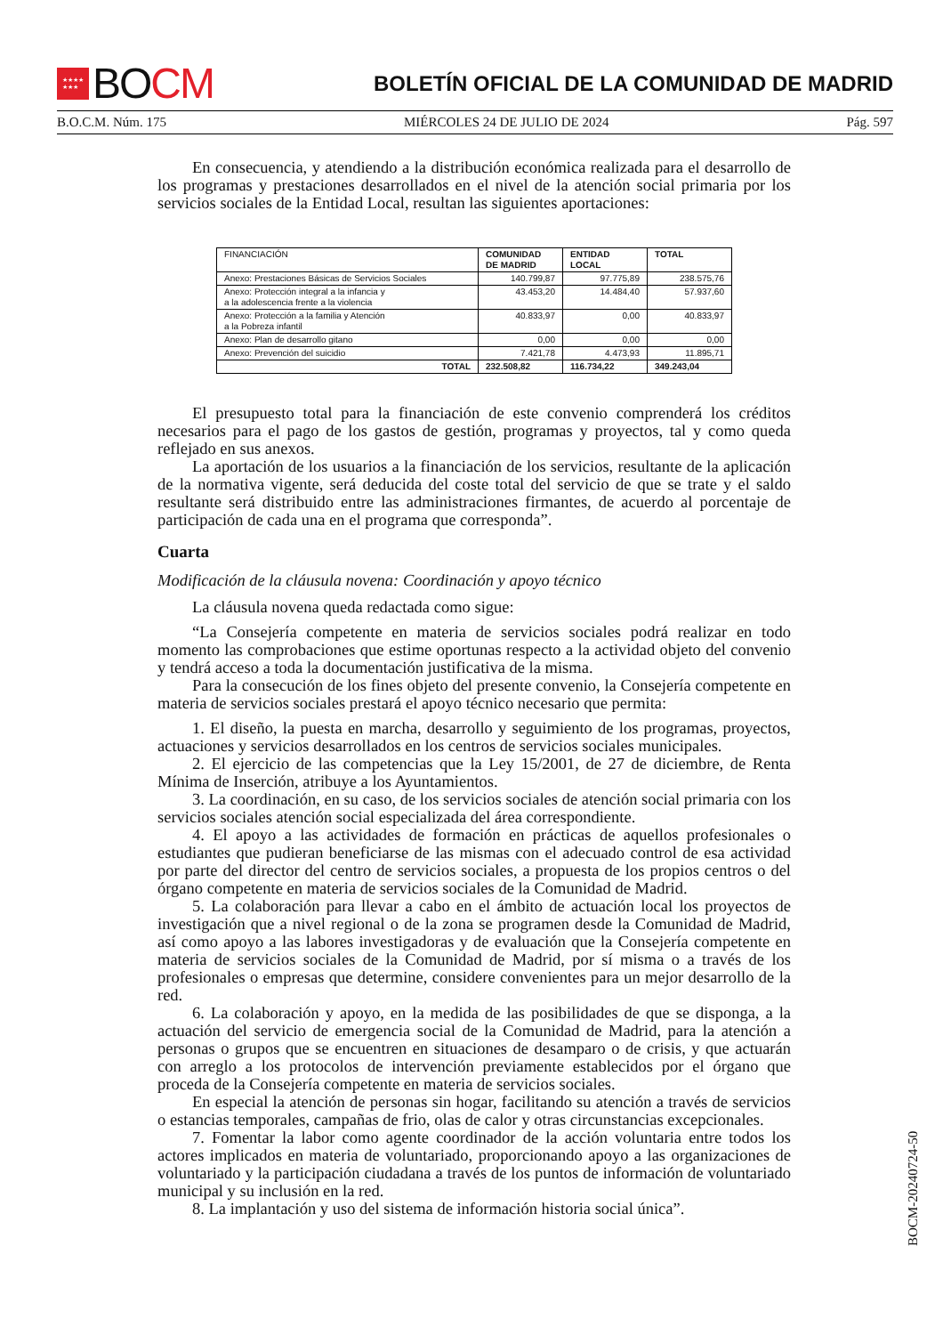★★★★
★★★
BO CM
BOLETÍN OFICIAL DE LA COMUNIDAD DE MADRID
B.O.C.M. Núm. 175 MIÉRCOLES 24 DE JULIO DE 2024 Pág. 597
En consecuencia, y atendiendo a la distribución económica realizada para el desarrollo de los programas y prestaciones desarrollados en el nivel de la atención social primaria por los servicios sociales de la Entidad Local, resultan las siguientes aportaciones:
| FINANCIACIÓN | COMUNIDAD DE MADRID | ENTIDAD LOCAL | TOTAL |
| --- | --- | --- | --- |
| Anexo: Prestaciones Básicas de Servicios Sociales | 140.799,87 | 97.775,89 | 238.575,76 |
| Anexo: Protección integral a la infancia y a la adolescencia frente a la violencia | 43.453,20 | 14.484,40 | 57.937,60 |
| Anexo: Protección a la familia y Atención a la Pobreza infantil | 40.833,97 | 0,00 | 40.833,97 |
| Anexo: Plan de desarrollo gitano | 0,00 | 0,00 | 0,00 |
| Anexo: Prevención del suicidio | 7.421,78 | 4.473,93 | 11.895,71 |
| TOTAL | 232.508,82 | 116.734,22 | 349.243,04 |
El presupuesto total para la financiación de este convenio comprenderá los créditos necesarios para el pago de los gastos de gestión, programas y proyectos, tal y como queda reflejado en sus anexos.
La aportación de los usuarios a la financiación de los servicios, resultante de la aplicación de la normativa vigente, será deducida del coste total del servicio de que se trate y el saldo resultante será distribuido entre las administraciones firmantes, de acuerdo al porcentaje de participación de cada una en el programa que corresponda”.
Cuarta
Modificación de la cláusula novena: Coordinación y apoyo técnico
La cláusula novena queda redactada como sigue:
“La Consejería competente en materia de servicios sociales podrá realizar en todo momento las comprobaciones que estime oportunas respecto a la actividad objeto del convenio y tendrá acceso a toda la documentación justificativa de la misma.
Para la consecución de los fines objeto del presente convenio, la Consejería competente en materia de servicios sociales prestará el apoyo técnico necesario que permita:
1. El diseño, la puesta en marcha, desarrollo y seguimiento de los programas, proyectos, actuaciones y servicios desarrollados en los centros de servicios sociales municipales.
2. El ejercicio de las competencias que la Ley 15/2001, de 27 de diciembre, de Renta Mínima de Inserción, atribuye a los Ayuntamientos.
3. La coordinación, en su caso, de los servicios sociales de atención social primaria con los servicios sociales atención social especializada del área correspondiente.
4. El apoyo a las actividades de formación en prácticas de aquellos profesionales o estudiantes que pudieran beneficiarse de las mismas con el adecuado control de esa actividad por parte del director del centro de servicios sociales, a propuesta de los propios centros o del órgano competente en materia de servicios sociales de la Comunidad de Madrid.
5. La colaboración para llevar a cabo en el ámbito de actuación local los proyectos de investigación que a nivel regional o de la zona se programen desde la Comunidad de Madrid, así como apoyo a las labores investigadoras y de evaluación que la Consejería competente en materia de servicios sociales de la Comunidad de Madrid, por sí misma o a través de los profesionales o empresas que determine, considere convenientes para un mejor desarrollo de la red.
6. La colaboración y apoyo, en la medida de las posibilidades de que se disponga, a la actuación del servicio de emergencia social de la Comunidad de Madrid, para la atención a personas o grupos que se encuentren en situaciones de desamparo o de crisis, y que actuarán con arreglo a los protocolos de intervención previamente establecidos por el órgano que proceda de la Consejería competente en materia de servicios sociales.
En especial la atención de personas sin hogar, facilitando su atención a través de servicios o estancias temporales, campañas de frio, olas de calor y otras circunstancias excepcionales.
7. Fomentar la labor como agente coordinador de la acción voluntaria entre todos los actores implicados en materia de voluntariado, proporcionando apoyo a las organizaciones de voluntariado y la participación ciudadana a través de los puntos de información de voluntariado municipal y su inclusión en la red.
8. La implantación y uso del sistema de información historia social única”.
BOCM-20240724-50